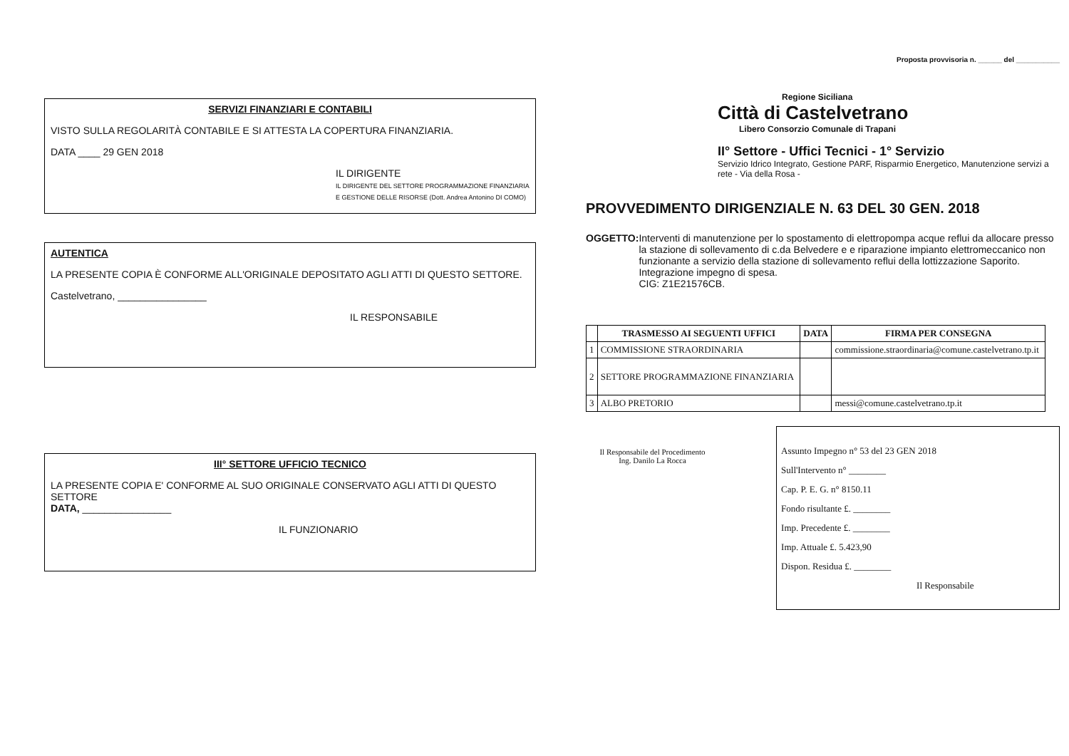SERVIZI FINANZIARI E CONTABILI
VISTO SULLA REGOLARITÀ CONTABILE E SI ATTESTA LA COPERTURA FINANZIARIA.
DATA ____ 29 GEN 2018
IL DIRIGENTE
IL DIRIGENTE DEL SETTORE PROGRAMMAZIONE FINANZIARIA E GESTIONE DELLE RISORSE (Dott. Andrea Antonino DI COMO)
AUTENTICA
LA PRESENTE COPIA È CONFORME ALL'ORIGINALE DEPOSITATO AGLI ATTI DI QUESTO SETTORE.
Castelvetrano, ________________
IL RESPONSABILE
III° SETTORE UFFICIO TECNICO
LA PRESENTE COPIA E' CONFORME AL SUO ORIGINALE CONSERVATO AGLI ATTI DI QUESTO SETTORE
DATA, ________________
IL FUNZIONARIO
Proposta provvisoria n. ______ del ___________
Regione Siciliana
Città di Castelvetrano
Libero Consorzio Comunale di Trapani
II° Settore - Uffici Tecnici - 1° Servizio
Servizio Idrico Integrato, Gestione PARF, Risparmio Energetico, Manutenzione servizi a rete - Via della Rosa -
PROVVEDIMENTO DIRIGENZIALE N. 63 DEL 30 GEN. 2018
OGGETTO: Interventi di manutenzione per lo spostamento di elettropompa acque reflui da allocare presso la stazione di sollevamento di c.da Belvedere e e riparazione impianto elettromeccanico non funzionante a servizio della stazione di sollevamento reflui della lottizzazione Saporito. Integrazione impegno di spesa.
CIG: Z1E21576CB.
| | TRASMESSO AI SEGUENTI UFFICI | DATA | FIRMA PER CONSEGNA |
| --- | --- | --- | --- |
| 1 | COMMISSIONE STRAORDINARIA | | commissione.straordinaria@comune.castelvetrano.tp.it |
| 2 | SETTORE PROGRAMMAZIONE FINANZIARIA | | |
| 3 | ALBO PRETORIO | | messi@comune.castelvetrano.tp.it |
Il Responsabile del Procedimento
Ing. Danilo La Rocca
Assunto Impegno n° 53 del 23 GEN 2018
Sull'Intervento n° ________
Cap. P. E. G. n° 8150.11
Fondo risultante £. ________
Imp. Precedente £. ________
Imp. Attuale £. 5.423,90
Dispon. Residua £. ________
Il Responsabile